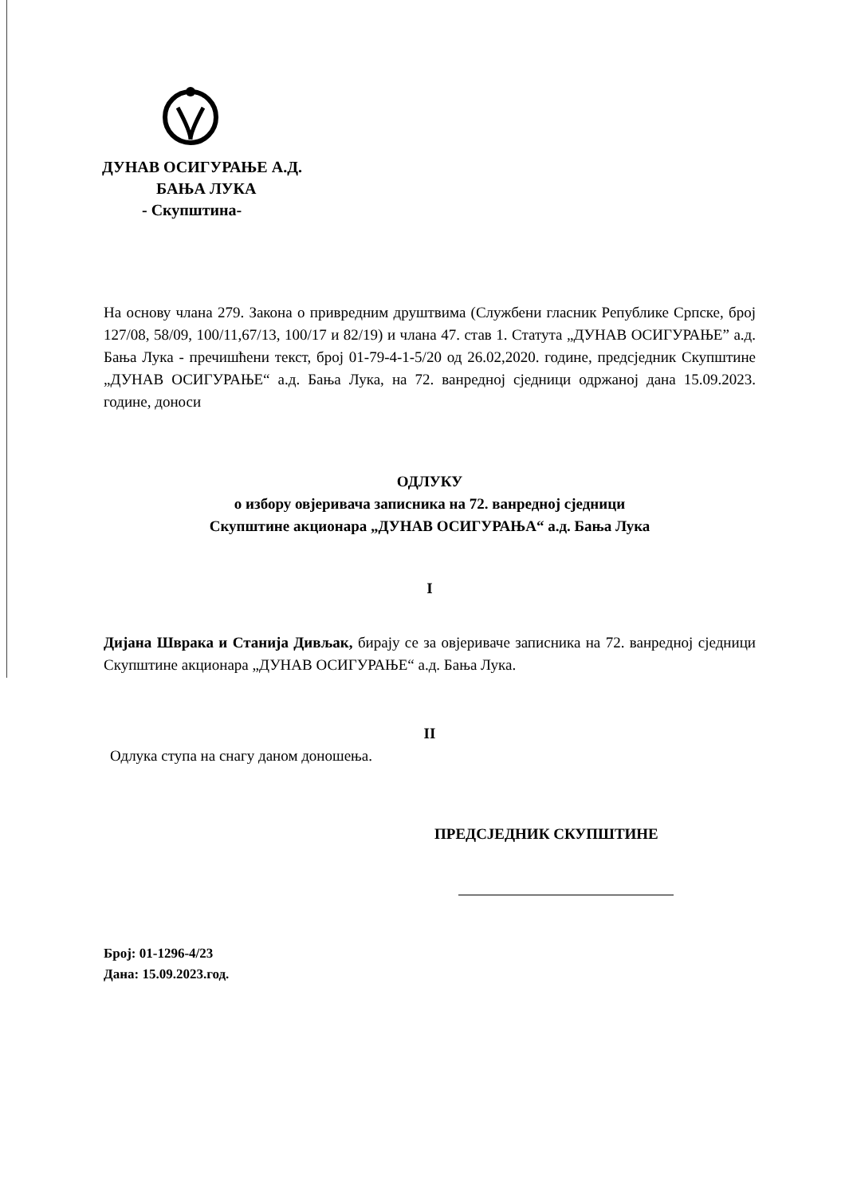ДУНАВ ОСИГУРАЊЕ А.Д.
БАЊА ЛУКА
- Скупштина-
На основу члана 279. Закона о привредним друштвима (Службени гласник Републике Српске, број 127/08, 58/09, 100/11,67/13, 100/17 и 82/19) и члана 47. став 1. Статута „ДУНАВ ОСИГУРАЊЕ” а.д. Бања Лука - пречишћени текст, број 01-79-4-1-5/20 од 26.02,2020. године, предсједник Скупштине „ДУНАВ ОСИГУРАЊЕ“ а.д. Бања Лука, на 72. ванредној сједници одржаној дана 15.09.2023. године, доноси
ОДЛУКУ
о избору овјеривача записника на 72. ванредној сједници
Скупштине акционара „ДУНАВ ОСИГУРАЊА“ а.д. Бања Лука
I
Дијана Шврака и Станија Дивљак, бирају се за овјериваче записника на 72. ванредној сједници Скупштине акционара „ДУНАВ ОСИГУРАЊЕ“ а.д. Бања Лука.
II
Одлука ступа на снагу даном доношења.
ПРЕДСЈЕДНИК СКУПШТИНЕ
Број: 01-1296-4/23
Дана: 15.09.2023.год.